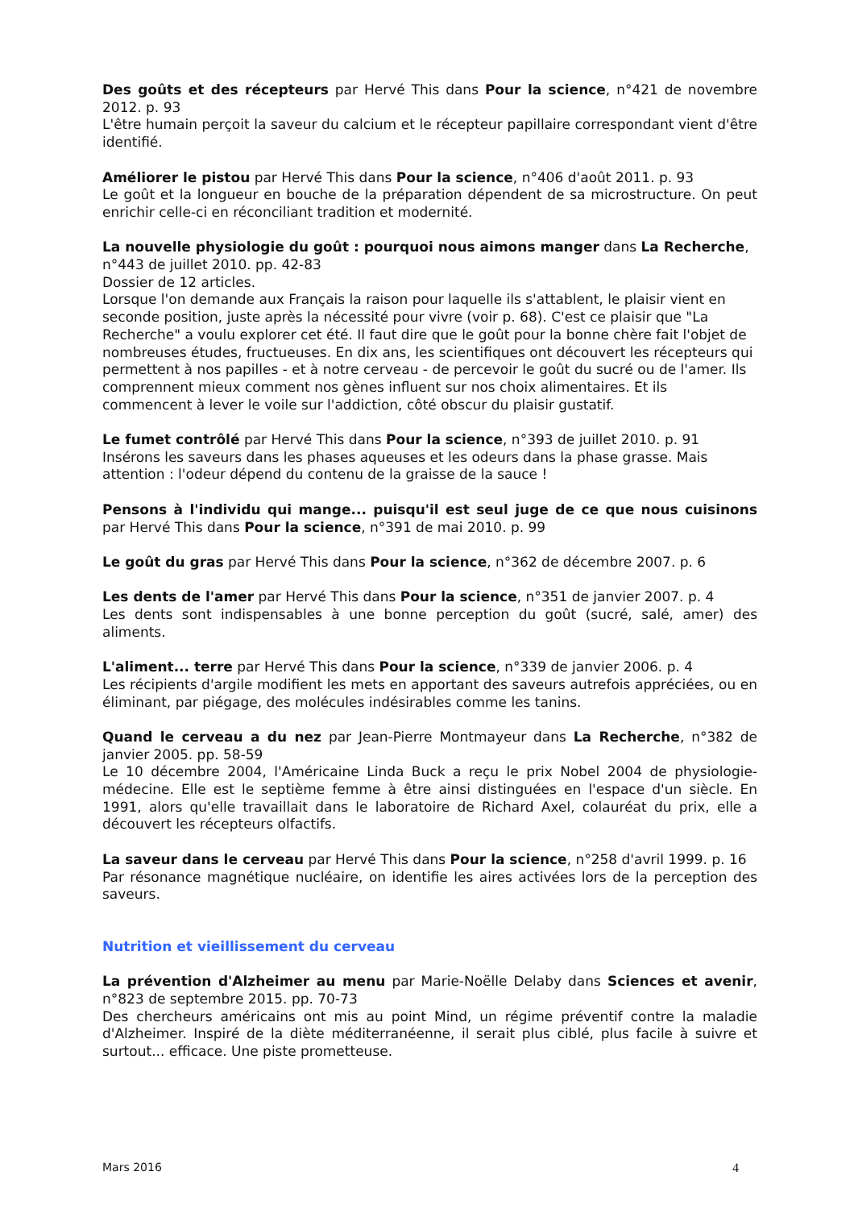Des goûts et des récepteurs par Hervé This dans Pour la science, n°421 de novembre 2012. p. 93
L'être humain perçoit la saveur du calcium et le récepteur papillaire correspondant vient d'être identifié.
Améliorer le pistou par Hervé This dans Pour la science, n°406 d'août 2011. p. 93
Le goût et la longueur en bouche de la préparation dépendent de sa microstructure. On peut enrichir celle-ci en réconciliant tradition et modernité.
La nouvelle physiologie du goût : pourquoi nous aimons manger dans La Recherche, n°443 de juillet 2010. pp. 42-83
Dossier de 12 articles.
Lorsque l'on demande aux Français la raison pour laquelle ils s'attablent, le plaisir vient en seconde position, juste après la nécessité pour vivre (voir p. 68). C'est ce plaisir que "La Recherche" a voulu explorer cet été. Il faut dire que le goût pour la bonne chère fait l'objet de nombreuses études, fructueuses. En dix ans, les scientifiques ont découvert les récepteurs qui permettent à nos papilles - et à notre cerveau - de percevoir le goût du sucré ou de l'amer. Ils comprennent mieux comment nos gènes influent sur nos choix alimentaires. Et ils commencent à lever le voile sur l'addiction, côté obscur du plaisir gustatif.
Le fumet contrôlé par Hervé This dans Pour la science, n°393 de juillet 2010. p. 91
Insérons les saveurs dans les phases aqueuses et les odeurs dans la phase grasse. Mais attention : l'odeur dépend du contenu de la graisse de la sauce !
Pensons à l'individu qui mange... puisqu'il est seul juge de ce que nous cuisinons par Hervé This dans Pour la science, n°391 de mai 2010. p. 99
Le goût du gras par Hervé This dans Pour la science, n°362 de décembre 2007. p. 6
Les dents de l'amer par Hervé This dans Pour la science, n°351 de janvier 2007. p. 4
Les dents sont indispensables à une bonne perception du goût (sucré, salé, amer) des aliments.
L'aliment... terre par Hervé This dans Pour la science, n°339 de janvier 2006. p. 4
Les récipients d'argile modifient les mets en apportant des saveurs autrefois appréciées, ou en éliminant, par piégage, des molécules indésirables comme les tanins.
Quand le cerveau a du nez par Jean-Pierre Montmayeur dans La Recherche, n°382 de janvier 2005. pp. 58-59
Le 10 décembre 2004, l'Américaine Linda Buck a reçu le prix Nobel 2004 de physiologie-médecine. Elle est le septième femme à être ainsi distinguées en l'espace d'un siècle. En 1991, alors qu'elle travaillait dans le laboratoire de Richard Axel, colauréat du prix, elle a découvert les récepteurs olfactifs.
La saveur dans le cerveau par Hervé This dans Pour la science, n°258 d'avril 1999. p. 16
Par résonance magnétique nucléaire, on identifie les aires activées lors de la perception des saveurs.
Nutrition et vieillissement du cerveau
La prévention d'Alzheimer au menu par Marie-Noëlle Delaby dans Sciences et avenir, n°823 de septembre 2015. pp. 70-73
Des chercheurs américains ont mis au point Mind, un régime préventif contre la maladie d'Alzheimer. Inspiré de la diète méditerranéenne, il serait plus ciblé, plus facile à suivre et surtout... efficace. Une piste prometteuse.
Mars 2016 4